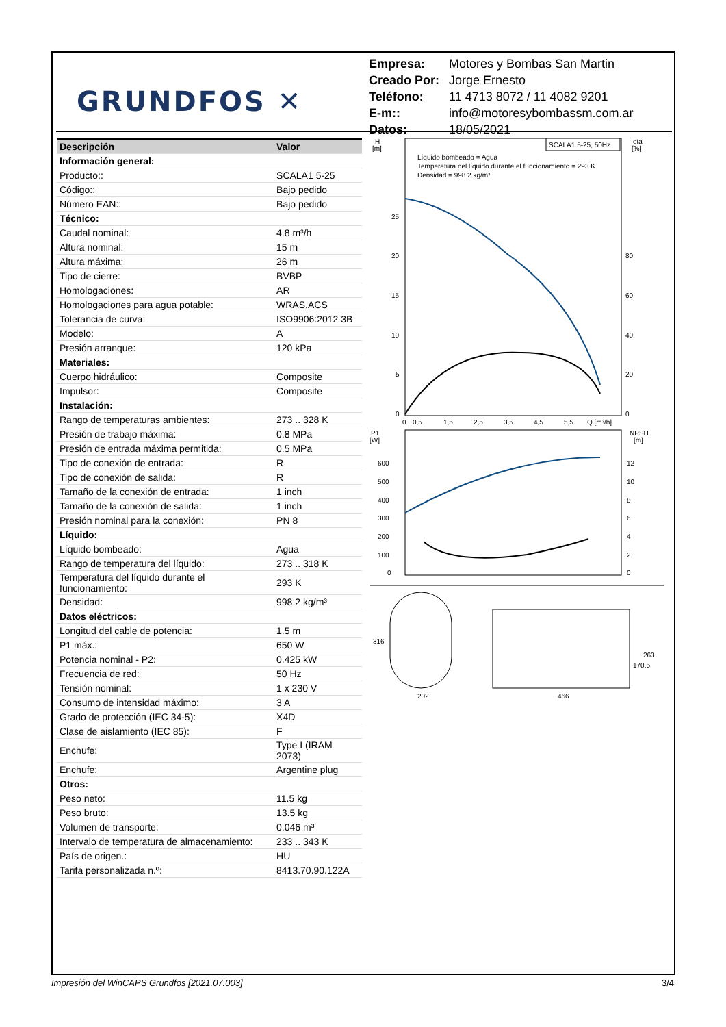GRUNDFOS ✕
| Empresa: | Motores y Bombas San Martin |
| Creado Por: | Jorge Ernesto |
| Teléfono: | 11 4713 8072 / 11 4082 9201 |
| E-m:: | info@motoresybombassm.com.ar |
| Datos: | 18/05/2021 |
| Descripción | Valor |
| --- | --- |
| Información general: | |
| Producto:: | SCALA1 5-25 |
| Código:: | Bajo pedido |
| Número EAN:: | Bajo pedido |
| Técnico: | |
| Caudal nominal: | 4.8 m³/h |
| Altura nominal: | 15 m |
| Altura máxima: | 26 m |
| Tipo de cierre: | BVBP |
| Homologaciones: | AR |
| Homologaciones para agua potable: | WRAS,ACS |
| Tolerancia de curva: | ISO9906:2012 3B |
| Modelo: | A |
| Presión arranque: | 120 kPa |
| Materiales: | |
| Cuerpo hidráulico: | Composite |
| Impulsor: | Composite |
| Instalación: | |
| Rango de temperaturas ambientes: | 273 .. 328 K |
| Presión de trabajo máxima: | 0.8 MPa |
| Presión de entrada máxima permitida: | 0.5 MPa |
| Tipo de conexión de entrada: | R |
| Tipo de conexión de salida: | R |
| Tamaño de la conexión de entrada: | 1 inch |
| Tamaño de la conexión de salida: | 1 inch |
| Presión nominal para la conexión: | PN 8 |
| Líquido: | |
| Líquido bombeado: | Agua |
| Rango de temperatura del líquido: | 273 .. 318 K |
| Temperatura del líquido durante el funcionamiento: | 293 K |
| Densidad: | 998.2 kg/m³ |
| Datos eléctricos: | |
| Longitud del cable de potencia: | 1.5 m |
| P1 máx.: | 650 W |
| Potencia nominal - P2: | 0.425 kW |
| Frecuencia de red: | 50 Hz |
| Tensión nominal: | 1 x 230 V |
| Consumo de intensidad máximo: | 3 A |
| Grado de protección (IEC 34-5): | X4D |
| Clase de aislamiento (IEC 85): | F |
| Enchufe: | Type I (IRAM 2073) |
| Enchufe: | Argentine plug |
| Otros: | |
| Peso neto: | 11.5 kg |
| Peso bruto: | 13.5 kg |
| Volumen de transporte: | 0.046 m³ |
| Intervalo de temperatura de almacenamiento: | 233 .. 343 K |
| País de origen.: | HU |
| Tarifa personalizada n.º: | 8413.70.90.122A |
SCALA1 5-25, 50Hz
H
[m]
eta
[%]
Líquido bombeado = Agua
Temperatura del líquido durante el funcionamiento = 293 K
Densidad = 998.2 kg/m³
25
20
15
10
5
0
80
60
40
20
0
0
0,5
1,5
2,5
3,5
4,5
5,5
Q [m³/h]
P1
[W]
NPSH
[m]
600
500
400
300
200
100
0
12
10
8
6
4
2
0
316
202
466
263
170.5
Impresión del WinCAPS Grundfos [2021.07.003] 3/4